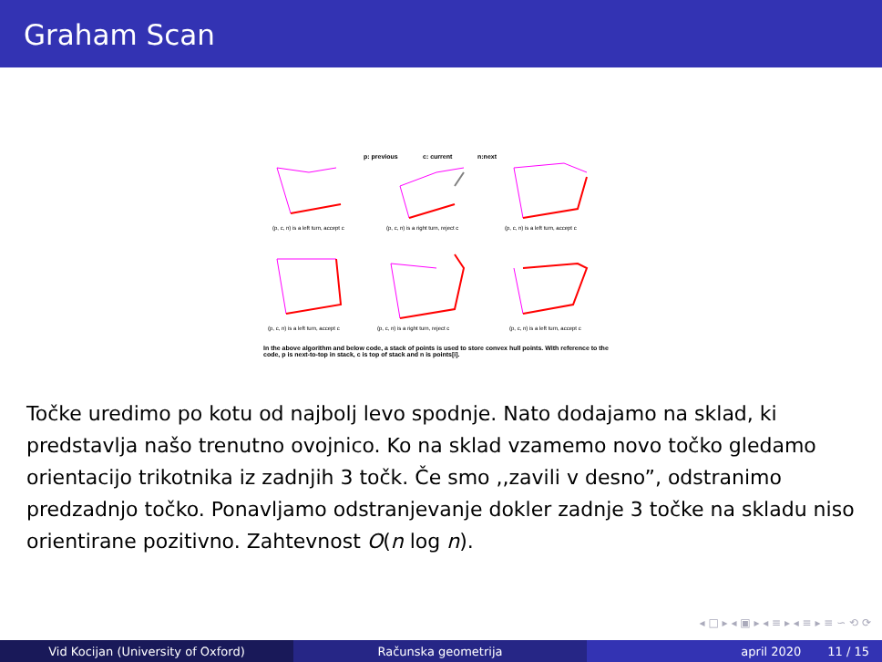Graham Scan
p: previous
c: current
n:next
(p, c, n) is a left turn, accept c
(p, c, n) is a right turn, reject c
(p, c, n) is a left turn, accept c
(p, c, n) is a left turn, accept c
(p, c, n) is a right turn, reject c
(p, c, n) is a left turn, accept c
In the above algorithm and below code, a stack of points is used to store convex hull points. With reference to the code, p is next-to-top in stack, c is top of stack and n is points[i].
Točke uredimo po kotu od najbolj levo spodnje. Nato dodajamo na sklad, ki predstavlja našo trenutno ovojnico. Ko na sklad vzamemo novo točko gledamo orientacijo trikotnika iz zadnjih 3 točk. Če smo ,,zavili v desno”, odstranimo predzadnjo točko. Ponavljamo odstranjevanje dokler zadnje 3 točke na skladu niso orientirane pozitivno. Zahtevnost O(n log n).
◂ □ ▸ ◂ ▣ ▸ ◂ ≡ ▸ ◂ ≡ ▸ ≡ ∽ ⟲ ⟳
Vid Kocijan (University of Oxford) Računska geometrija april 2020 11 / 15